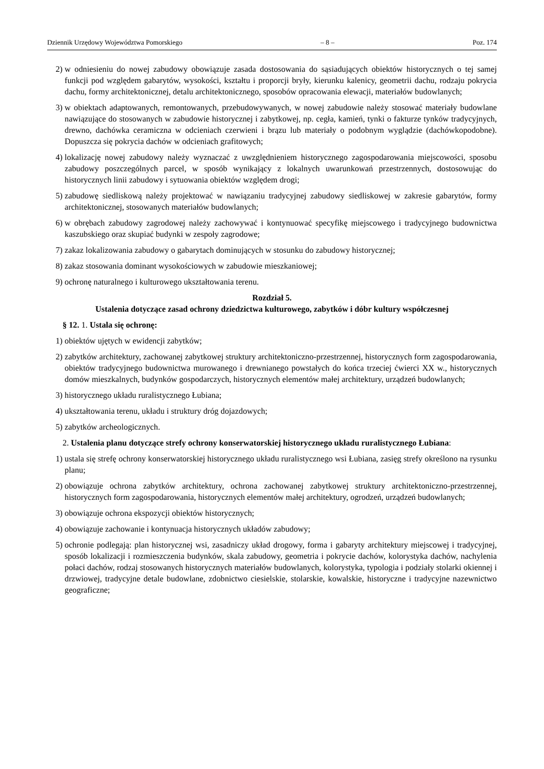Dziennik Urzędowy Województwa Pomorskiego – 8 – Poz. 174
2) w odniesieniu do nowej zabudowy obowiązuje zasada dostosowania do sąsiadujących obiektów historycznych o tej samej funkcji pod względem gabarytów, wysokości, kształtu i proporcji bryły, kierunku kalenicy, geometrii dachu, rodzaju pokrycia dachu, formy architektonicznej, detalu architektonicznego, sposobów opracowania elewacji, materiałów budowlanych;
3) w obiektach adaptowanych, remontowanych, przebudowywanych, w nowej zabudowie należy stosować materiały budowlane nawiązujące do stosowanych w zabudowie historycznej i zabytkowej, np. cegła, kamień, tynki o fakturze tynków tradycyjnych, drewno, dachówka ceramiczna w odcieniach czerwieni i brązu lub materiały o podobnym wyglądzie (dachówkopodobne). Dopuszcza się pokrycia dachów w odcieniach grafitowych;
4) lokalizację nowej zabudowy należy wyznaczać z uwzględnieniem historycznego zagospodarowania miejscowości, sposobu zabudowy poszczególnych parcel, w sposób wynikający z lokalnych uwarunkowań przestrzennych, dostosowując do historycznych linii zabudowy i sytuowania obiektów względem drogi;
5) zabudowę siedliskową należy projektować w nawiązaniu tradycyjnej zabudowy siedliskowej w zakresie gabarytów, formy architektonicznej, stosowanych materiałów budowlanych;
6) w obrębach zabudowy zagrodowej należy zachowywać i kontynuować specyfikę miejscowego i tradycyjnego budownictwa kaszubskiego oraz skupiać budynki w zespoły zagrodowe;
7) zakaz lokalizowania zabudowy o gabarytach dominujących w stosunku do zabudowy historycznej;
8) zakaz stosowania dominant wysokościowych w zabudowie mieszkaniowej;
9) ochronę naturalnego i kulturowego ukształtowania terenu.
Rozdział 5.
Ustalenia dotyczące zasad ochrony dziedzictwa kulturowego, zabytków i dóbr kultury współczesnej
§ 12. 1. Ustala się ochronę:
1) obiektów ujętych w ewidencji zabytków;
2) zabytków architektury, zachowanej zabytkowej struktury architektoniczno-przestrzennej, historycznych form zagospodarowania, obiektów tradycyjnego budownictwa murowanego i drewnianego powstałych do końca trzeciej ćwierci XX w., historycznych domów mieszkalnych, budynków gospodarczych, historycznych elementów małej architektury, urządzeń budowlanych;
3) historycznego układu ruralistycznego Łubiana;
4) ukształtowania terenu, układu i struktury dróg dojazdowych;
5) zabytków archeologicznych.
2. Ustalenia planu dotyczące strefy ochrony konserwatorskiej historycznego układu ruralistycznego Łubiana:
1) ustala się strefę ochrony konserwatorskiej historycznego układu ruralistycznego wsi Łubiana, zasięg strefy określono na rysunku planu;
2) obowiązuje ochrona zabytków architektury, ochrona zachowanej zabytkowej struktury architektoniczno-przestrzennej, historycznych form zagospodarowania, historycznych elementów małej architektury, ogrodzeń, urządzeń budowlanych;
3) obowiązuje ochrona ekspozycji obiektów historycznych;
4) obowiązuje zachowanie i kontynuacja historycznych układów zabudowy;
5) ochronie podlegają: plan historycznej wsi, zasadniczy układ drogowy, forma i gabaryty architektury miejscowej i tradycyjnej, sposób lokalizacji i rozmieszczenia budynków, skala zabudowy, geometria i pokrycie dachów, kolorystyka dachów, nachylenia połaci dachów, rodzaj stosowanych historycznych materiałów budowlanych, kolorystyka, typologia i podziały stolarki okiennej i drzwiowej, tradycyjne detale budowlane, zdobnictwo ciesielskie, stolarskie, kowalskie, historyczne i tradycyjne nazewnictwo geograficzne;